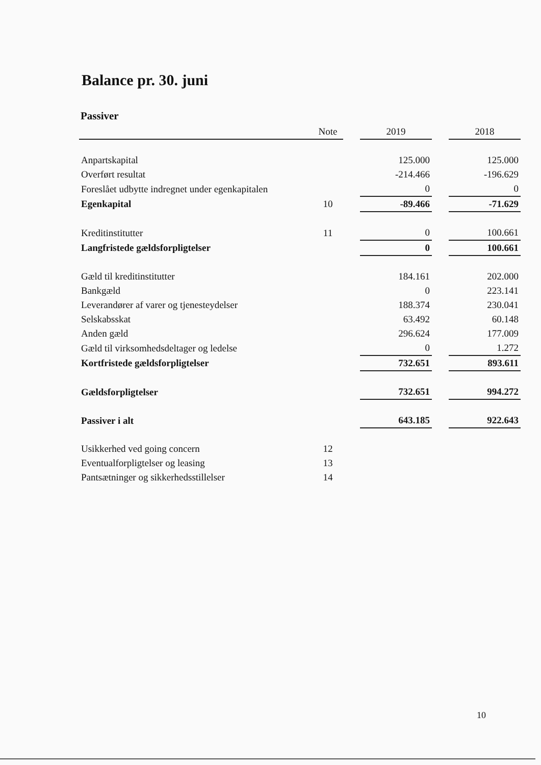Balance pr. 30. juni
Passiver
| | Note | | 2019 | | 2018 |
| --- | --- | --- | --- | --- | --- |
| Anpartskapital | | | 125.000 | | 125.000 |
| Overført resultat | | | -214.466 | | -196.629 |
| Foreslået udbytte indregnet under egenkapitalen | | | 0 | | 0 |
| Egenkapital | 10 | | -89.466 | | -71.629 |
| Kreditinstitutter | 11 | | 0 | | 100.661 |
| Langfristede gældsforpligtelser | | | 0 | | 100.661 |
| Gæld til kreditinstitutter | | | 184.161 | | 202.000 |
| Bankgæld | | | 0 | | 223.141 |
| Leverandører af varer og tjenesteydelser | | | 188.374 | | 230.041 |
| Selskabsskat | | | 63.492 | | 60.148 |
| Anden gæld | | | 296.624 | | 177.009 |
| Gæld til virksomhedsdeltager og ledelse | | | 0 | | 1.272 |
| Kortfristede gældsforpligtelser | | | 732.651 | | 893.611 |
| Gældsforpligtelser | | | 732.651 | | 994.272 |
| Passiver i alt | | | 643.185 | | 922.643 |
| Usikkerhed ved going concern | 12 | | | | |
| Eventualforpligtelser og leasing | 13 | | | | |
| Pantsætninger og sikkerhedsstillelser | 14 | | | | |
10